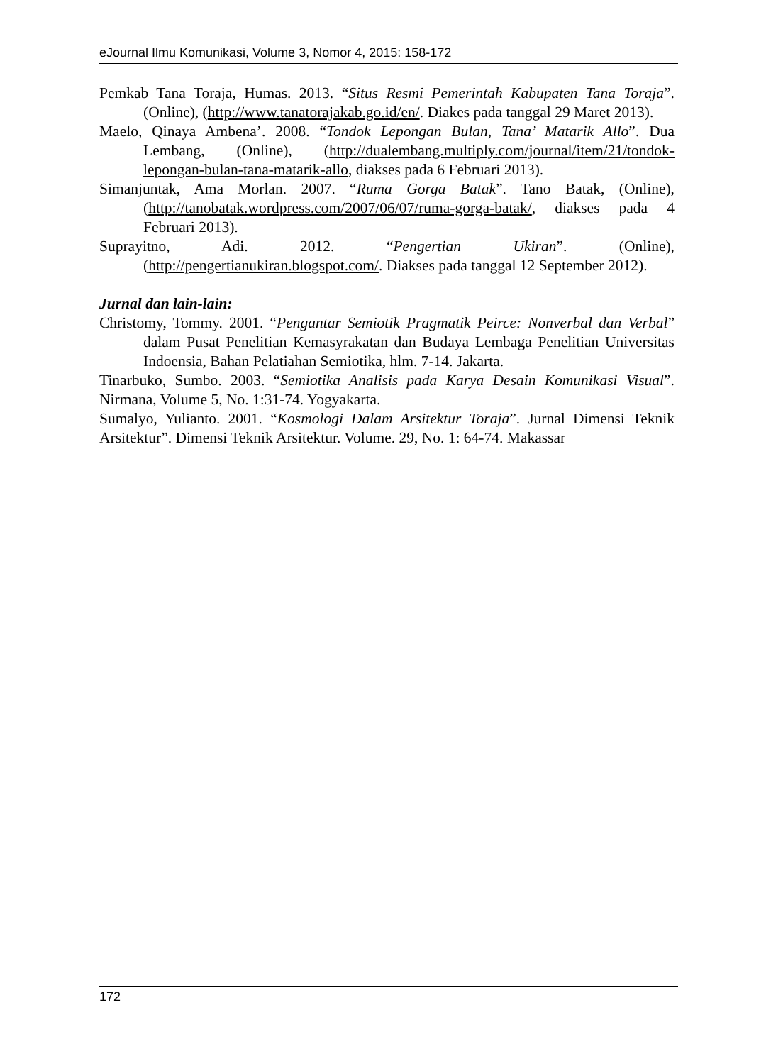eJournal Ilmu Komunikasi, Volume 3, Nomor 4, 2015: 158-172
Pemkab Tana Toraja, Humas. 2013. “Situs Resmi Pemerintah Kabupaten Tana Toraja”. (Online), (http://www.tanatorajakab.go.id/en/. Diakes pada tanggal 29 Maret 2013).
Maelo, Qinaya Ambena’. 2008. “Tondok Lepongan Bulan, Tana’ Matarik Allo”. Dua Lembang, (Online), (http://dualembang.multiply.com/journal/item/21/tondok-lepongan-bulan-tana-matarik-allo, diakses pada 6 Februari 2013).
Simanjuntak, Ama Morlan. 2007. “Ruma Gorga Batak”. Tano Batak, (Online), (http://tanobatak.wordpress.com/2007/06/07/ruma-gorga-batak/, diakses pada 4 Februari 2013).
Suprayitno, Adi. 2012. “Pengertian Ukiran”. (Online), (http://pengertianukiran.blogspot.com/. Diakses pada tanggal 12 September 2012).
Jurnal dan lain-lain:
Christomy, Tommy. 2001. “Pengantar Semiotik Pragmatik Peirce: Nonverbal dan Verbal” dalam Pusat Penelitian Kemasyrakatan dan Budaya Lembaga Penelitian Universitas Indoensia, Bahan Pelatiahan Semiotika, hlm. 7-14. Jakarta.
Tinarbuko, Sumbo. 2003. “Semiotika Analisis pada Karya Desain Komunikasi Visual”. Nirmana, Volume 5, No. 1:31-74. Yogyakarta.
Sumalyo, Yulianto. 2001. “Kosmologi Dalam Arsitektur Toraja”. Jurnal Dimensi Teknik Arsitektur”. Dimensi Teknik Arsitektur. Volume. 29, No. 1: 64-74. Makassar
172